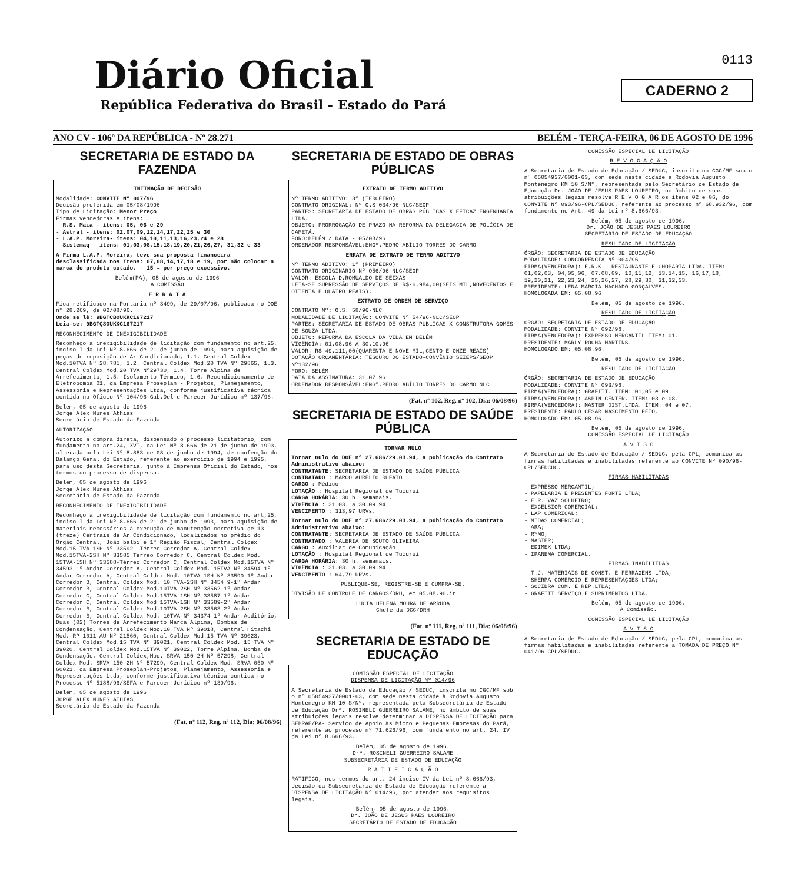Diário Oficial
República Federativa do Brasil - Estado do Pará
0113
CADERNO 2
ANO CV - 106º DA REPÚBLICA - Nº 28.271 BELÉM - TERÇA-FEIRA, 06 DE AGOSTO DE 1996
SECRETARIA DE ESTADO DA FAZENDA
INTIMAÇÃO DE DECISÃO
Modalidade: CONVITE Nº 007/96
Decisão proferida em 05/08/1996
Tipo de Licitação: Menor Preço
Firmas vencedoras e ítens:
- R.S. Maia - ítens: 05, 06 e 29
- Astral - ítens: 02,07,09,12,14,17,22,25 e 30
- L.A.P. Moreira- ítens: 04,10,11,13,16,23,24 e 28
- Sistemaq - ítens: 01,03,08,15,18,19,20,21,26,27, 31,32 e 33
A Firma L.A.P. Moreira, teve sua proposta financeira desclassificada nos ítens: 07,08,14,17,18 e 19, por não colocar a marca do produto cotado. - 15 = por preço excessivo.
Belém(PA), 05 de agosto de 1996
A COMISSÃO
E R R A T A
Fica retificado na Portaria nº 3499, de 29/07/96, publicada no DOE nº 28.269, de 02/08/96.
Onde se lê: 9BGTCBOUKKC167217
Leia-se: 9BGTÇ8OUKKC167217
RECONHECIMENTO DE INEXIGIBILIDADE
Reconheço a inexigibilidade de licitação com fundamento no art.25, inciso I da Lei Nº 8.666 de 21 de junho de 1993, para aquisição de peças de reposição de Ar Condicionado, 1.1. Central Coldex Mod.10TVA Nº 28.781, 1.2. Central Coldex Mod.20 TVA Nº 29865, 1.3. Central Coldex Mod.20 TVA Nº29730, 1.4. Torre Alpina de Arrefecimento, 1.5. Isolamento Térmico, 1.6. Recondicionamento de Eletrobomba 01, da Empresa Proseplan - Projetos, Planejamento, Assessoria e Representações Ltda, conforme justificativa técnica contida no Ofício Nº 104/96-Gab.Del e Parecer Jurídico nº 137/96.
Belem, 05 de agosto de 1996
Jorge Alex Nunes Athias
Secretário de Estado da Fazenda
AUTORIZAÇÃO
Autorizo a compra direta, dispensado o processo licitatório, com fundamento no art.24, XVI, da Lei Nº 8.666 de 21 de junho de 1993, alterada pela Lei Nº 8.883 de 08 de junho de 1994, de confecção do Balanço Geral do Estado, referente ao exercício de 1994 e 1995, para uso desta Secretaria, junto à Imprensa Oficial do Estado, nos termos do processo de dispensa.
Belem, 05 de agosto de 1996
Jorge Alex Nunes Athias
Secretário de Estado da Fazenda
RECONHECIMENTO DE INEXIGIBILIDADE
Reconheço a inexigibilidade de licitação com fundamento no art,25, inciso I da Lei Nº 8.666 de 21 de junho de 1993, para aquisição de materiais necessários à execução de manutenção corretiva de 13 (treze) Centrais de Ar Condicionado, localizados no prédio do Órgão Central, João balbi e 1ª Região Fiscal; Central Coldex Mod.15 TVA-1SH Nº 33592- Térreo Corredor A, Central Coldex Mod.15TVA-2SH Nº 33585 Térreo Corredor C, Central Coldex Mod. 15TVA-1SH Nº 33588-Térreo Corredor C, Central Coldex Mod.15TVA Nº 34593 1º Andar Corredor A, Central Coldex Mod. 15TVA Nº 34594-1º Andar Corredor A, Central Coldex Mod. 10TVA-1SH Nº 33590-1º Andar Corredor B, Central Coldex Mod. 10 TVA-2SH Nº 3454 9-1º Andar Corredor B, Central Coldex Mod.10TVA-2SH Nº 33562-1º Andar Corredor C, Central Coldex Mod.15TVA-1SH Nº 33587-1º Andar Corredor C, Central Coldex Mod 15TVA-1SH Nº 33589-2º Andar Corredor B, Central Coldex Mod.10TVA-2SH Nº 33563-2º Andar Corredor B, Central Coldex Mod. 10TVA Nº 34374-1º Andar Auditório, Duas (02) Torres de Arrefecimento Marca Alpina, Bombas de Condensação, Central Coldex Mod.10 TVA Nº 39018, Central Hitachi Mod. RP 1011 AU Nº 21560, Central Coldex Mod.15 TVA Nº 39023, Central Coldex Mod.15 TVA Nº 39021, Central Coldex Mod. 15 TVA Nº 39020, Central Coldex Mod.15TVA Nº 39022, Torre Alpina, Bomba de Condensação, Central Coldex,Mod. SRVA 150-2H Nº 57298, Central Coldex Mod. SRVA 150-2H Nº 57299, Central Coldex Mod. SRVA 050 Nº 60021, da Empresa Proseplan-Projetos, Planejamento, Assessoria e Representações Ltda, conforme justificativa técnica contida no Processo Nº 5188/96/SEFA e Parecer Jurídico nº 139/96.
Belém, 05 de agosto de 1996
JORGE ALEX NUNES ATHIAS
Secretário de Estado da Fazenda
(Fat. nº 112, Reg. nº 112, Dia: 06/08/96)
SECRETARIA DE ESTADO DE OBRAS PÚBLICAS
EXTRATO DE TERMO ADITIVO
Nº TERMO ADITIVO: 3º (TERCEIRO)
CONTRATO ORIGINAL: Nº O.S 034/96-NLC/SEOP
PARTES: SECRETARIA DE ESTADO DE OBRAS PÚBLICAS X EFICAZ ENGENHARIA LTDA.
OBJETO: PRORROGAÇÃO DE PRAZO NA REFORMA DA DELEGACIA DE POLÍCIA DE CAMETÁ.
FORO:BELÉM / DATA - 05/08/96
ORDENADOR RESPONSÁVEL:ENGº.PEDRO ABÍLIO TORRES DO CARMO
ERRATA DE EXTRATO DE TERMO ADITIVO
Nº TERMO ADITIVO: 1º (PRIMEIRO)
CONTRATO ORIGINÁRIO Nº O56/96-NLC/SEOP
VALOR: ESCOLA D.ROMUALDO DE SEIXAS
LEIA-SE SUPRESSÃO DE SERVIÇOS DE R$-6.984,00(SEIS MIL,NOVECENTOS E OITENTA E QUATRO REAIS).
EXTRATO DE ORDEM DE SERVIÇO
CONTRATO Nº: O.S. 58/96-NLC
MODALIDADE DE LICITAÇÃO: CONVITE Nº 54/96-NLC/SEOP
PARTES: SECRETARIA DE ESTADO DE OBRAS PÚBLICAS X CONSTRUTORA GOMES DE SOUZA LTDA.
OBJETO: REFORMA DA ESCOLA DA VIDA EM BELÉM
VIGÊNCIA: 01.08.96 À 30.10.96
VALOR: R$-49.111,00(QUARENTA E NOVE MIL,CENTO E ONZE REAIS)
DOTAÇÃO ORÇAMENTÁRIA: TESOURO DO ESTADO-CONVÊNIO SEIEPS/SEOP Nº132/96
FORO: BELÉM
DATA DA ASSINATURA: 31.07.96
ORDENADOR RESPONSÁVEL:ENGº.PEDRO ABÍLIO TORRES DO CARMO NLC
(Fat. nº 102, Reg. nº 102, Dia: 06/08/96)
SECRETARIA DE ESTADO DE SAÚDE PÚBLICA
TORNAR NULO
Tornar nulo do DOE nº 27.686/29.03.94, a publicação do Contrato Administrativo abaixo:
CONTRATANTE: SECRETARIA DE ESTADO DE SAÚDE PÚBLICA
CONTRATADO : MARCO AURELIO RUFATO
CARGO : Médico
LOTAÇÃO : Hospital Regional de Tucuruí
CARGA HORÁRIA: 30 h. semanais.
VIGÊNCIA : 31.03. a 30.09.94
VENCIMENTO : 313,97 URVs.
Tornar nulo do DOE nº 27.686/29.03.94, a publicação do Contrato Administrativo abaixo:
CONTRATANTE: SECRETARIA DE ESTADO DE SAÚDE PÚBLICA
CONTRATADO : VALERIA DE SOUTO OLIVEIRA
CARGO : Auxiliar de Comunicação
LOTAÇÃO : Hospital Regional de Tucuruí
CARGA HORÁRIA: 30 h. semanais.
VIGÊNCIA : 31.03. a 30.09.94
VENCIMENTO : 64,79 URVs.
PUBLIQUE-SE, REGISTRE-SE E CUMPRA-SE.
DIVISÃO DE CONTROLE DE CARGOS/DRH, em 05.08.96.in
LUCIA HELENA MOURA DE ARRUDA
Chefe da DCC/DRH
(Fat. nº 111, Reg. nº 111, Dia: 06/08/96)
SECRETARIA DE ESTADO DE EDUCAÇÃO
COMISSÃO ESPECIAL DE LICITAÇÃO
DISPENSA DE LICITAÇÃO Nº 014/96
A Secretaria de Estado de Educação / SEDUC, inscrita no CGC/MF sob o nº 05054937/0001-63, com sede nesta cidade à Rodovia Augusto Montenegro KM 10 S/Nº, representada pela Subsecretária de Estado de Educação Drª. ROSINELI GUERREIRO SALAME, no âmbito de suas atribuições legais resolve determinar a DISPENSA DE LICITAÇÃO para SEBRAE/PA- Serviço de Apoio às Micro e Pequenas Empresas do Pará, referente ao processo nº 71.626/96, com fundamento no art. 24, IV da Lei nº 8.666/93.
Belém, 05 de agosto de 1996.
Drª. ROSINELI GUERREIRO SALAME
SUBSECRETÁRIA DE ESTADO DE EDUCAÇÃO
R A T I F I C A Ç Ã O
RATIFICO, nos termos do art. 24 inciso IV da Lei nº 8.666/93, decisão da Subsecretaria de Estado de Educação referente a DISPENSA DE LICITAÇÃO Nº 014/96, por atender aos requisitos legais.
Belém, 05 de agosto de 1996.
Dr. JOÃO DE JESUS PAES LOUREIRO
SECRETÁRIO DE ESTADO DE EDUCAÇÃO
COMISSÃO ESPECIAL DE LICITAÇÃO
R E V O G A Ç Ã O
A Secretaria de Estado de Educação / SEDUC, inscrita no CGC/MF sob o nº 05054937/0001-63, com sede nesta cidade à Rodovia Augusto Montenegro KM 10 S/Nº, representada pelo Secretário de Estado de Educação Dr. JOÃO DE JESUS PAES LOUREIRO, no âmbito de suas atribuições legais resolve R E V O G A R os ítens 02 e 06, do CONVITE Nº 093/96-CPL/SEDUC, referente ao processo nº 68.932/96, com fundamento no Art. 49 da Lei nº 8.666/93.
Belém, 05 de agosto de 1996.
Dr. JOÃO DE JESUS PAES LOUREIRO
SECRETÁRIO DE ESTADO DE EDUCAÇÃO
RESULTADO DE LICITAÇÃO
ÓRGÃO: SECRETARIA DE ESTADO DE EDUCAÇÃO
MODALIDADE: CONCORRÊNCIA Nº 004/96
FIRMA(VENCEDORA): E.R.K - RESTAURANTE E CHOPARIA LTDA. ÍTEM: 01,02,03, 04,05,06, 07,08,09, 10,11,12, 13,14,15, 16,17,18, 19,20,21, 22,23,24, 25,26,27, 28,29,30, 31,32,33.
PRESIDENTE: LENA MÁRCIA MACHADO GONÇALVES.
HOMOLOGADA EM: 05.08.96
Belém, 05 de agosto de 1996.
RESULTADO DE LICITAÇÃO
ÓRGÃO: SECRETARIA DE ESTADO DE EDUCAÇÃO
MODALIDADE: CONVITE Nº 092/96.
FIRMA(VENCEDORA): EXPRESSO MERCANTIL ÍTEM: 01.
PRESIDENTE: MARLY ROCHA MARTINS.
HOMOLOGADO EM: 05.08.96.
Belém, 05 de agosto de 1996.
RESULTADO DE LICITAÇÃO
ÓRGÃO: SECRETARIA DE ESTADO DE EDUCAÇÃO
MODALIDADE: CONVITE Nº 093/96.
FIRMA(VENCEDORA): GRAFITT. ÍTEM: 01,05 e 09.
FIRMA(VENCEDORA): ASPIN CENTER. ÍTEM: 03 e 08.
FIRMA(VENCEDORA): MASTER DIST.LTDA. ÍTEM: 04 e 07.
PRESIDENTE: PAULO CÉSAR NASCIMENTO FEIO.
HOMOLOGADO EM: 05.08.96.
Belém, 05 de agosto de 1996.
COMISSÃO ESPECIAL DE LICITAÇÃO
A V I S O
A Secretaria de Estado de Educação / SEDUC, pela CPL, comunica as firmas habilitadas e inabilitadas referente ao CONVITE Nº 090/96-CPL/SEDCUC.
FIRMAS HABILITADAS
- EXPRESSO MERCANTIL;
- PAPELARIA E PRESENTES FORTE LTDA;
- E.R. VAZ SOLHEIRO;
- EXCELSIOR COMERCIAL;
- LAP COMERICAL;
- MIDAS COMERCIAL;
- ARA;
- RYMO;
- MASTER;
- EDIMEX LTDA;
- IPANEMA COMERCIAL.
FIRMAS INABILITDAS
- T.J. MATERIAIS DE CONST. E FERRAGENS LTDA;
- SHERPA COMÉRCIO E REPRESENTAÇÕES LTDA;
- SOCIBRA COM. E REP.LTDA;
- GRAFITT SERVIÇO E SUPRIMENTOS LTDA.
Belém, 05 de agosto de 1996.
A Comissão.
COMISSÃO ESPECIAL DE LICITAÇÃO
A V I S O
A Secretaria de Estado de Educação / SEDUC, pela CPL, comunica as firmas habilitadas e inabilitadas referente a TOMADA DE PREÇO Nº 041/96-CPL/SEDUC.